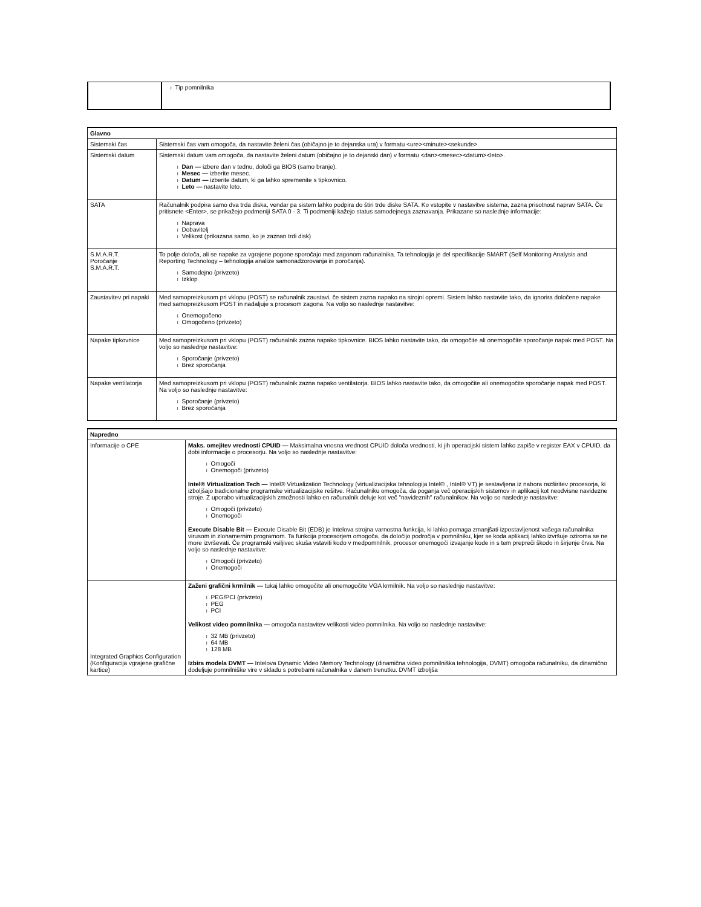| | l Tip pomnilnika |
| Glavno | |
| Sistemski čas | Sistemski čas vam omogoča, da nastavite želeni čas (običajno je to dejanska ura) v formatu <ure><minute><sekunde>. |
| Sistemski datum | Sistemski datum vam omogoča, da nastavite želeni datum (običajno je to dejanski dan) v formatu <dan><mesec><datum><leto>. l Dan — izbere dan v tednu, določi ga BIOS (samo branje). l Mesec — izberite mesec. l Datum — izberite datum, ki ga lahko spremenite s tipkovnico. l Leto — nastavite leto. |
| SATA | Računalnik podpira samo dva trda diska, vendar pa sistem lahko podpira do štiri trde diske SATA. Ko vstopite v nastavitve sistema, zazna prisotnost naprav SATA. Če pritisnete <Enter>, se prikažejo podmeniji SATA 0 - 3. Ti podmeniji kažejo status samodejnega zaznavanja. Prikazane so naslednje informacije: l Naprava l Dobavitelj l Velikost (prikazana samo, ko je zaznan trdi disk) |
| S.M.A.R.T. Poročanje S.M.A.R.T. | To polje določa, ali se napake za vgrajene pogone sporočajo med zagonom računalnika. Ta tehnologija je del specifikacije SMART (Self Monitoring Analysis and Reporting Technology – tehnologija analize samonadzorovanja in poročanja). l Samodejno (privzeto) l Izklop |
| Zaustavitev pri napaki | Med samopreizkusom pri vklopu (POST) se računalnik zaustavi, če sistem zazna napako na strojni opremi. Sistem lahko nastavite tako, da ignorira določene napake med samopreizkusom POST in nadaljuje s procesom zagona. Na voljo so naslednje nastavitve: l Onemogočeno l Omogočeno (privzeto) |
| Napake tipkovnice | Med samopreizkusom pri vklopu (POST) računalnik zazna napako tipkovnice. BIOS lahko nastavite tako, da omogočite ali onemogočite sporočanje napak med POST. Na voljo so naslednje nastavitve: l Sporočanje (privzeto) l Brez sporočanja |
| Napake ventilatorja | Med samopreizkusom pri vklopu (POST) računalnik zazna napako ventilatorja. BIOS lahko nastavite tako, da omogočite ali onemogočite sporočanje napak med POST. Na voljo so naslednje nastavitve: l Sporočanje (privzeto) l Brez sporočanja |
| Napredno | |
| Informacije o CPE | Maks. omejitev vrednosti CPUID — Maksimalna vnosna vrednost CPUID določa vrednosti, ki jih operacijski sistem lahko zapiše v register EAX v CPUID, da dobi informacije o procesorju. Na voljo so naslednje nastavitve: l Omogoči l Onemogoči (privzeto) Intel® Virtualization Tech — Intel® Virtualization Technology (virtualizacijska tehnologija Intel® , Intel® VT) je sestavljena iz nabora razširitev procesorja, ki izboljšajo tradicionalne programske virtualizacijske rešitve. Računalniku omogoča, da poganja več operacijskih sistemov in aplikacij kot neodvisne navidezne stroje. Z uporabo virtualizacijskih zmožnosti lahko en računalnik deluje kot več "navideznih" računalnikov. Na voljo so naslednje nastavitve: l Omogoči (privzeto) l Onemogoči Execute Disable Bit — Execute Disable Bit (EDB) je Intelova strojna varnostna funkcija, ki lahko pomaga zmanjšati izpostavljenost vašega računalnika virusom in zlonamernim programom. Ta funkcija procesorjem omogoča, da določijo področja v pomnilniku, kjer se koda aplikacij lahko izvršuje oziroma se ne more izvrševati. Če programski vsiljivec skuša vstaviti kodo v medpomnilnik, procesor onemogoči izvajanje kode in s tem prepreči škodo in širjenje črva. Na voljo so naslednje nastavitve: l Omogoči (privzeto) l Onemogoči |
| Integrated Graphics Configuration (Konfiguracija vgrajene grafične kartice) | Zaženi grafični krmilnik — tukaj lahko omogočite ali onemogočite VGA krmilnik. Na voljo so naslednje nastavitve: l PEG/PCI (privzeto) l PEG l PCI Velikost video pomnilnika — omogoča nastavitev velikosti video pomnilnika. Na voljo so naslednje nastavitve: l 32 MB (privzeto) l 64 MB l 128 MB Izbira modela DVMT — Intelova Dynamic Video Memory Technology (dinamična video pomnilniška tehnologija, DVMT) omogoča računalniku, da dinamično dodeljuje pomnilniške vire v skladu s potrebami računalnika v danem trenutku. DVMT izboljša |